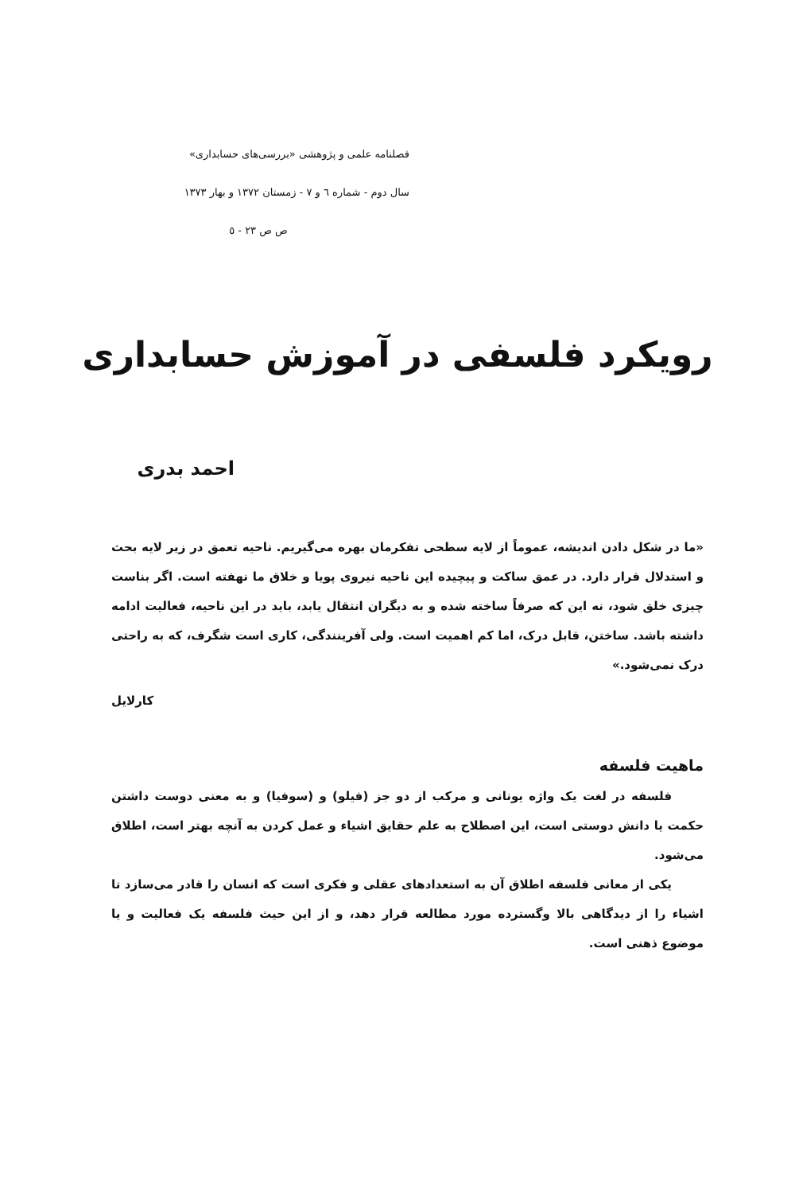فصلنامه علمی و پژوهشی «بررسی‌های حسابداری»
سال دوم - شماره ٦ و ٧ - زمستان ١٣٧٢ و بهار ١٣٧٣
ص ص ٢٣ - ٥
رویکرد فلسفی در آموزش حسابداری
احمد بدری
«ما در شکل دادن اندیشه، عموماً از لایه سطحی تفکرمان بهره می‌گیریم. ناحیه تعمق در زیر لایه بحث و استدلال قرار دارد. در عمق ساکت و پیچیده این ناحیه نیروی پویا و خلاق ما نهفته است. اگر بناست چیزی خلق شود، نه این که صرفاً ساخته شده و به دیگران انتقال یابد، باید در این ناحیه، فعالیت ادامه داشته باشد. ساختن، قابل درک، اما کم اهمیت است. ولی آفرینندگی، کاری است شگرف، که به راحتی درک نمی‌شود.»
کارلایل
ماهیت فلسفه
فلسفه در لغت یک واژه یونانی و مرکب از دو جز (فیلو) و (سوفیا) و به معنی دوست داشتن حکمت یا دانش دوستی است، این اصطلاح به علم حقایق اشیاء و عمل کردن به آنچه بهتر است، اطلاق می‌شود.
یکی از معانی فلسفه اطلاق آن به استعدادهای عقلی و فکری است که انسان را قادر می‌سازد تا اشیاء را از دیدگاهی بالا وگسترده مورد مطالعه قرار دهد، و از این حیث فلسفه یک فعالیت و یا موضوع ذهنی است.